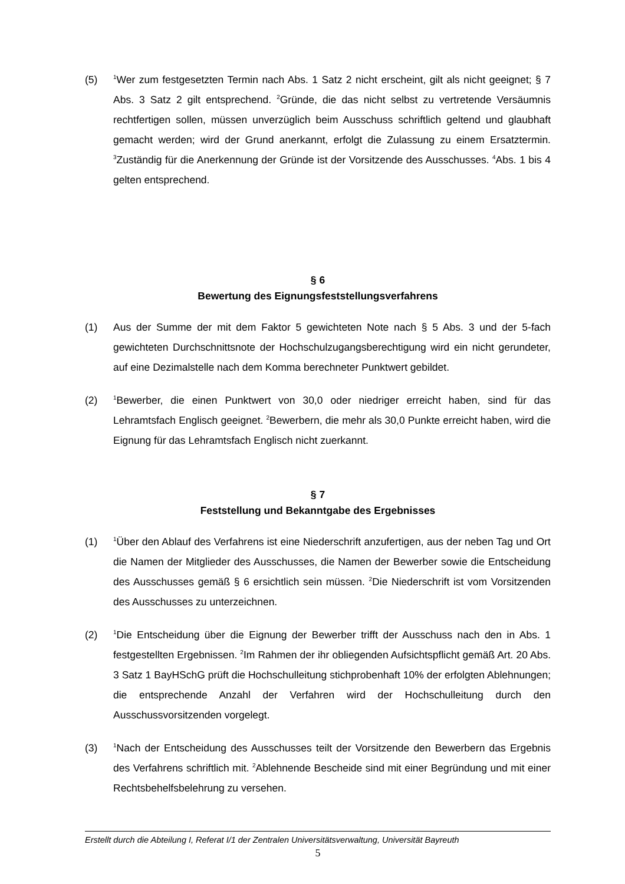(5)
<sup>1</sup> Wer zum festgesetzten Termin nach Abs. 1 Satz 2 nicht erscheint, gilt als nicht geeignet; § 7 Abs. 3 Satz 2 gilt entsprechend. <sup>2</sup>Gründe, die das nicht selbst zu vertretende Versäumnis rechtfertigen sollen, müssen unverzüglich beim Ausschuss schriftlich geltend und glaubhaft gemacht werden; wird der Grund anerkannt, erfolgt die Zulassung zu einem Ersatztermin. <sup>3</sup>Zuständig für die Anerkennung der Gründe ist der Vorsitzende des Ausschusses. <sup>4</sup>Abs. 1 bis 4 gelten entsprechend.
§ 6
Bewertung des Eignungsfeststellungsverfahrens
(1) Aus der Summe der mit dem Faktor 5 gewichteten Note nach § 5 Abs. 3 und der 5-fach gewichteten Durchschnittsnote der Hochschulzugangsberechtigung wird ein nicht gerundeter, auf eine Dezimalstelle nach dem Komma berechneter Punktwert gebildet.
(2)
<sup>1</sup> Bewerber, die einen Punktwert von 30,0 oder niedriger erreicht haben, sind für das Lehramtsfach Englisch geeignet. <sup>2</sup>Bewerbern, die mehr als 30,0 Punkte erreicht haben, wird die Eignung für das Lehramtsfach Englisch nicht zuerkannt.
§ 7
Feststellung und Bekanntgabe des Ergebnisses
(1)
<sup>1</sup> Über den Ablauf des Verfahrens ist eine Niederschrift anzufertigen, aus der neben Tag und Ort die Namen der Mitglieder des Ausschusses, die Namen der Bewerber sowie die Entscheidung des Ausschusses gemäß § 6 ersichtlich sein müssen. <sup>2</sup>Die Niederschrift ist vom Vorsitzenden des Ausschusses zu unterzeichnen.
(2)
<sup>1</sup> Die Entscheidung über die Eignung der Bewerber trifft der Ausschuss nach den in Abs. 1 festgestellten Ergebnissen. <sup>2</sup>Im Rahmen der ihr obliegenden Aufsichtspflicht gemäß Art. 20 Abs. 3 Satz 1 BayHSchG prüft die Hochschulleitung stichprobenhaft 10% der erfolgten Ablehnungen; die entsprechende Anzahl der Verfahren wird der Hochschulleitung durch den Ausschussvorsitzenden vorgelegt.
(3)
<sup>1</sup> Nach der Entscheidung des Ausschusses teilt der Vorsitzende den Bewerbern das Ergebnis des Verfahrens schriftlich mit. <sup>2</sup>Ablehnende Bescheide sind mit einer Begründung und mit einer Rechtsbehelfsbelehrung zu versehen.
Erstellt durch die Abteilung I, Referat I/1 der Zentralen Universitätsverwaltung, Universität Bayreuth
5